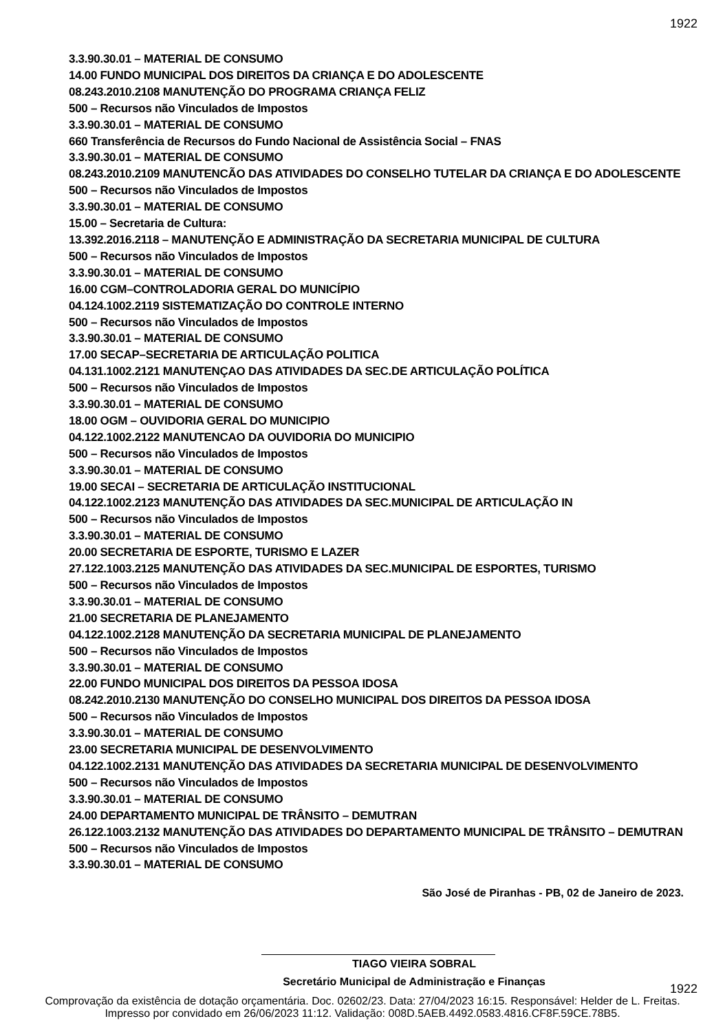1922
3.3.90.30.01 – MATERIAL DE CONSUMO
14.00 FUNDO MUNICIPAL DOS DIREITOS DA CRIANÇA E DO ADOLESCENTE
08.243.2010.2108 MANUTENÇÃO DO PROGRAMA CRIANÇA FELIZ
500 – Recursos não Vinculados de Impostos
3.3.90.30.01 – MATERIAL DE CONSUMO
660 Transferência de Recursos do Fundo Nacional de Assistência Social – FNAS
3.3.90.30.01 – MATERIAL DE CONSUMO
08.243.2010.2109 MANUTENCÃO DAS ATIVIDADES DO CONSELHO TUTELAR DA CRIANÇA E DO ADOLESCENTE
500 – Recursos não Vinculados de Impostos
3.3.90.30.01 – MATERIAL DE CONSUMO
15.00 – Secretaria de Cultura:
13.392.2016.2118 – MANUTENÇÃO E ADMINISTRAÇÃO DA SECRETARIA MUNICIPAL DE CULTURA
500 – Recursos não Vinculados de Impostos
3.3.90.30.01 – MATERIAL DE CONSUMO
16.00 CGM–CONTROLADORIA GERAL DO MUNICÍPIO
04.124.1002.2119 SISTEMATIZAÇÃO DO CONTROLE INTERNO
500 – Recursos não Vinculados de Impostos
3.3.90.30.01 – MATERIAL DE CONSUMO
17.00 SECAP–SECRETARIA DE ARTICULAÇÃO POLITICA
04.131.1002.2121 MANUTENÇAO DAS ATIVIDADES DA SEC.DE ARTICULAÇÃO POLÍTICA
500 – Recursos não Vinculados de Impostos
3.3.90.30.01 – MATERIAL DE CONSUMO
18.00 OGM – OUVIDORIA GERAL DO MUNICIPIO
04.122.1002.2122 MANUTENCAO DA OUVIDORIA DO MUNICIPIO
500 – Recursos não Vinculados de Impostos
3.3.90.30.01 – MATERIAL DE CONSUMO
19.00 SECAI – SECRETARIA DE ARTICULAÇÃO INSTITUCIONAL
04.122.1002.2123 MANUTENÇÃO DAS ATIVIDADES DA SEC.MUNICIPAL DE ARTICULAÇÃO IN
500 – Recursos não Vinculados de Impostos
3.3.90.30.01 – MATERIAL DE CONSUMO
20.00 SECRETARIA DE ESPORTE, TURISMO E LAZER
27.122.1003.2125 MANUTENÇÃO DAS ATIVIDADES DA SEC.MUNICIPAL DE ESPORTES, TURISMO
500 – Recursos não Vinculados de Impostos
3.3.90.30.01 – MATERIAL DE CONSUMO
21.00 SECRETARIA DE PLANEJAMENTO
04.122.1002.2128 MANUTENÇÃO DA SECRETARIA MUNICIPAL DE PLANEJAMENTO
500 – Recursos não Vinculados de Impostos
3.3.90.30.01 – MATERIAL DE CONSUMO
22.00 FUNDO MUNICIPAL DOS DIREITOS DA PESSOA IDOSA
08.242.2010.2130 MANUTENÇÃO DO CONSELHO MUNICIPAL DOS DIREITOS DA PESSOA IDOSA
500 – Recursos não Vinculados de Impostos
3.3.90.30.01 – MATERIAL DE CONSUMO
23.00 SECRETARIA MUNICIPAL DE DESENVOLVIMENTO
04.122.1002.2131 MANUTENÇÃO DAS ATIVIDADES DA SECRETARIA MUNICIPAL DE DESENVOLVIMENTO
500 – Recursos não Vinculados de Impostos
3.3.90.30.01 – MATERIAL DE CONSUMO
24.00 DEPARTAMENTO MUNICIPAL DE TRÂNSITO – DEMUTRAN
26.122.1003.2132 MANUTENÇÃO DAS ATIVIDADES DO DEPARTAMENTO MUNICIPAL DE TRÂNSITO – DEMUTRAN
500 – Recursos não Vinculados de Impostos
3.3.90.30.01 – MATERIAL DE CONSUMO
São José de Piranhas - PB, 02 de Janeiro de 2023.
TIAGO VIEIRA SOBRAL
Secretário Municipal de Administração e Finanças
1922
Comprovação da existência de dotação orçamentária. Doc. 02602/23. Data: 27/04/2023 16:15. Responsável: Helder de L. Freitas.
Impresso por convidado em 26/06/2023 11:12. Validação: 008D.5AEB.4492.0583.4816.CF8F.59CE.78B5.